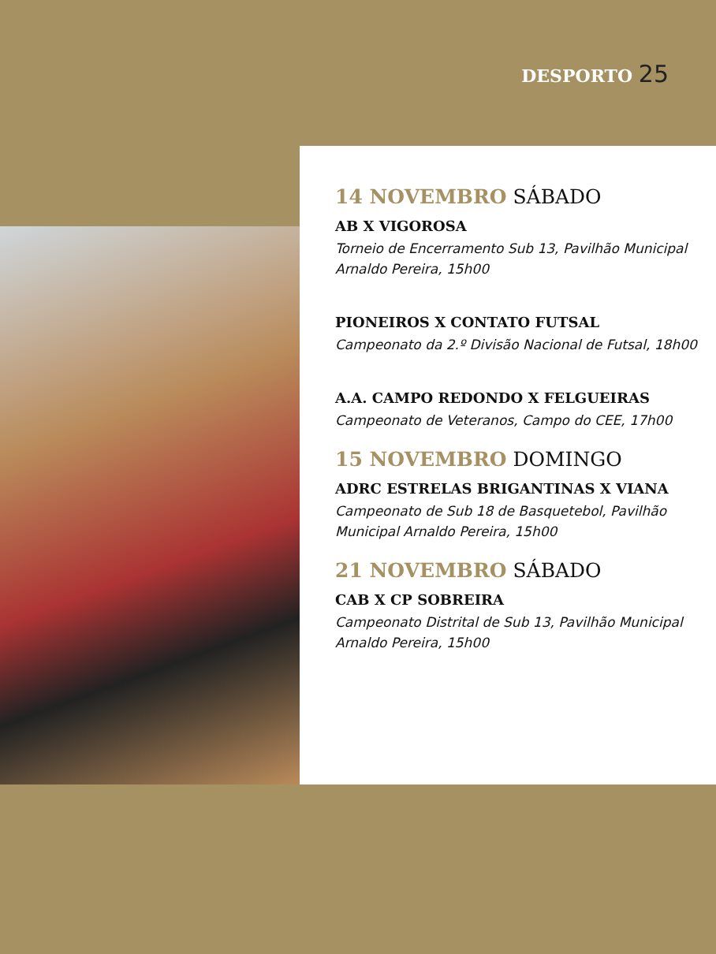DESPORTO 25
14 NOVEMBRO SÁBADO
AB X VIGOROSA
Torneio de Encerramento Sub 13, Pavilhão Municipal Arnaldo Pereira, 15h00
PIONEIROS X CONTATO FUTSAL
Campeonato da 2.º Divisão Nacional de Futsal, 18h00
A.A. CAMPO REDONDO X FELGUEIRAS
Campeonato de Veteranos, Campo do CEE, 17h00
15 NOVEMBRO DOMINGO
ADRC ESTRELAS BRIGANTINAS X VIANA
Campeonato de Sub 18 de Basquetebol, Pavilhão Municipal Arnaldo Pereira, 15h00
21 NOVEMBRO SÁBADO
CAB X CP SOBREIRA
Campeonato Distrital de Sub 13, Pavilhão Municipal Arnaldo Pereira, 15h00